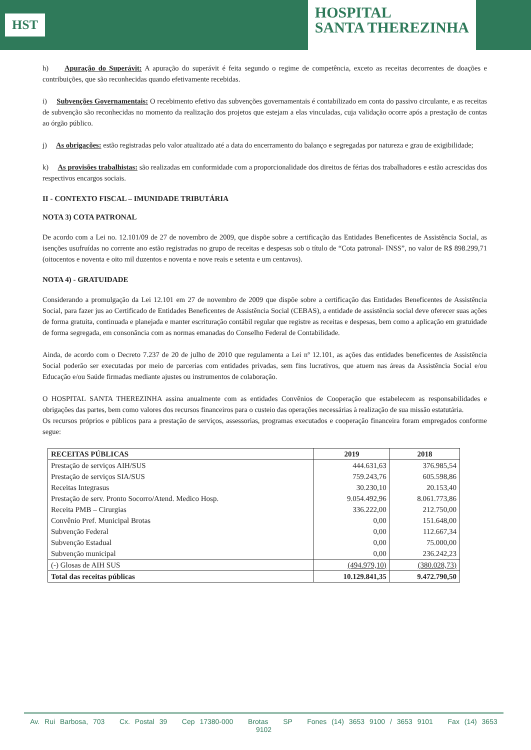HST
HOSPITAL
SANTA THEREZINHA
h) Apuração do Superávit: A apuração do superávit é feita segundo o regime de competência, exceto as receitas decorrentes de doações e contribuições, que são reconhecidas quando efetivamente recebidas.
i) Subvenções Governamentais: O recebimento efetivo das subvenções governamentais é contabilizado em conta do passivo circulante, e as receitas de subvenção são reconhecidas no momento da realização dos projetos que estejam a elas vinculadas, cuja validação ocorre após a prestação de contas ao órgão público.
j) As obrigações: estão registradas pelo valor atualizado até a data do encerramento do balanço e segregadas por natureza e grau de exigibilidade;
k) As provisões trabalhistas: são realizadas em conformidade com a proporcionalidade dos direitos de férias dos trabalhadores e estão acrescidas dos respectivos encargos sociais.
II - CONTEXTO FISCAL – IMUNIDADE TRIBUTÁRIA
NOTA 3) COTA PATRONAL
De acordo com a Lei no. 12.101/09 de 27 de novembro de 2009, que dispõe sobre a certificação das Entidades Beneficentes de Assistência Social, as isenções usufruídas no corrente ano estão registradas no grupo de receitas e despesas sob o título de “Cota patronal- INSS”, no valor de R$ 898.299,71 (oitocentos e noventa e oito mil duzentos e noventa e nove reais e setenta e um centavos).
NOTA 4) - GRATUIDADE
Considerando a promulgação da Lei 12.101 em 27 de novembro de 2009 que dispõe sobre a certificação das Entidades Beneficentes de Assistência Social, para fazer jus ao Certificado de Entidades Beneficentes de Assistência Social (CEBAS), a entidade de assistência social deve oferecer suas ações de forma gratuita, continuada e planejada e manter escrituração contábil regular que registre as receitas e despesas, bem como a aplicação em gratuidade de forma segregada, em consonância com as normas emanadas do Conselho Federal de Contabilidade.
Ainda, de acordo com o Decreto 7.237 de 20 de julho de 2010 que regulamenta a Lei nº 12.101, as ações das entidades beneficentes de Assistência Social poderão ser executadas por meio de parcerias com entidades privadas, sem fins lucrativos, que atuem nas áreas da Assistência Social e/ou Educação e/ou Saúde firmadas mediante ajustes ou instrumentos de colaboração.
O HOSPITAL SANTA THEREZINHA assina anualmente com as entidades Convênios de Cooperação que estabelecem as responsabilidades e obrigações das partes, bem como valores dos recursos financeiros para o custeio das operações necessárias à realização de sua missão estatutária.
Os recursos próprios e públicos para a prestação de serviços, assessorias, programas executados e cooperação financeira foram empregados conforme segue:
| RECEITAS PÚBLICAS | 2019 | 2018 |
| --- | --- | --- |
| Prestação de serviços AIH/SUS | 444.631,63 | 376.985,54 |
| Prestação de serviços SIA/SUS | 759.243,76 | 605.598,86 |
| Receitas Integrasus | 30.230,10 | 20.153,40 |
| Prestação de serv. Pronto Socorro/Atend. Medico Hosp. | 9.054.492,96 | 8.061.773,86 |
| Receita PMB – Cirurgias | 336.222,00 | 212.750,00 |
| Convênio Pref. Municipal Brotas | 0,00 | 151.648,00 |
| Subvenção Federal | 0,00 | 112.667,34 |
| Subvenção Estadual | 0,00 | 75.000,00 |
| Subvenção municipal | 0,00 | 236.242,23 |
| (-) Glosas de AIH SUS | (494.979,10) | (380.028,73) |
| Total das receitas públicas | 10.129.841,35 | 9.472.790,50 |
Av. Rui Barbosa, 703 Cx. Postal 39 Cep 17380-000 Brotas SP Fones (14) 3653 9100 / 3653 9101 Fax (14) 3653 9102